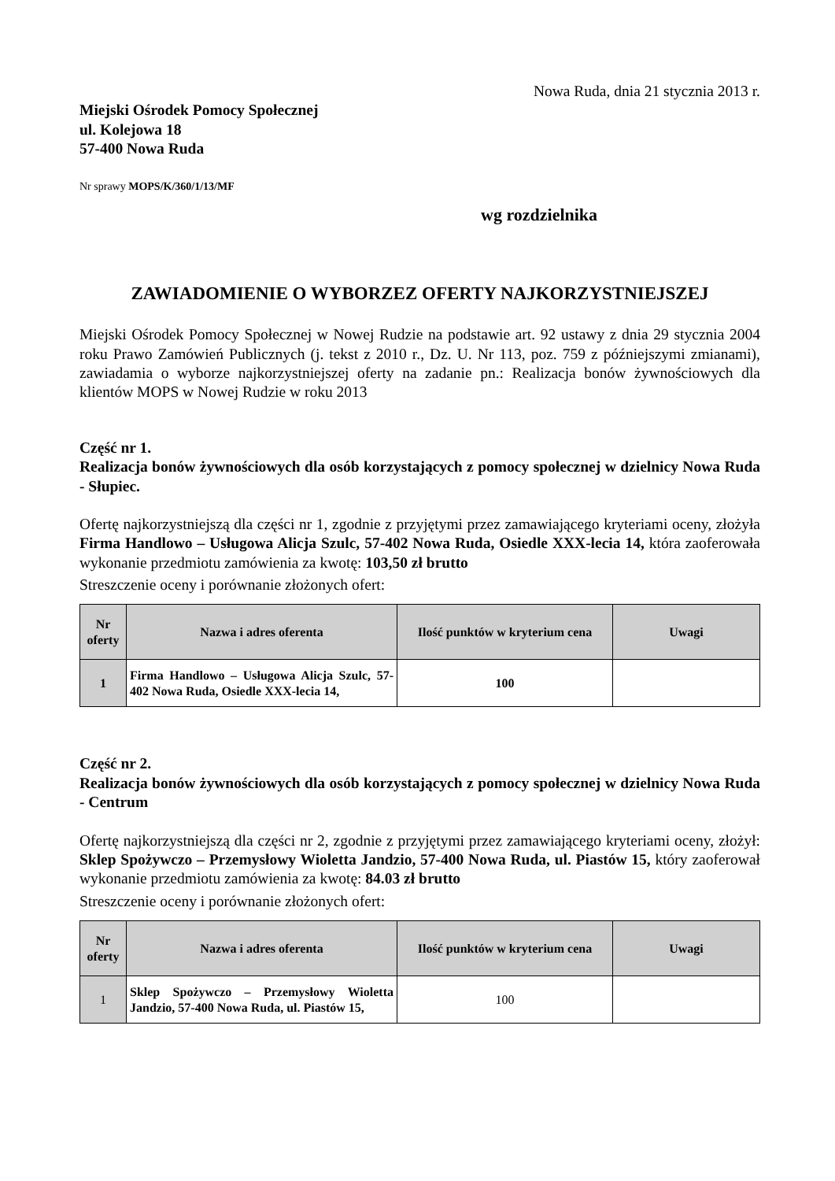Nowa Ruda, dnia 21 stycznia 2013 r.
Miejski Ośrodek Pomocy Społecznej
ul. Kolejowa 18
57-400 Nowa Ruda
Nr sprawy MOPS/K/360/1/13/MF
wg rozdzielnika
ZAWIADOMIENIE O WYBORZEZ OFERTY NAJKORZYSTNIEJSZEJ
Miejski Ośrodek Pomocy Społecznej w Nowej Rudzie na podstawie art. 92 ustawy z dnia 29 stycznia 2004 roku Prawo Zamówień Publicznych (j. tekst z 2010 r., Dz. U. Nr 113, poz. 759 z późniejszymi zmianami), zawiadamia o wyborze najkorzystniejszej oferty na zadanie pn.: Realizacja bonów żywnościowych dla klientów MOPS w Nowej Rudzie w roku 2013
Część nr 1.
Realizacja bonów żywnościowych dla osób korzystających z pomocy społecznej w dzielnicy Nowa Ruda - Słupiec.
Ofertę najkorzystniejszą dla części nr 1, zgodnie z przyjętymi przez zamawiającego kryteriami oceny, złożyła Firma Handlowo – Usługowa Alicja Szulc, 57-402 Nowa Ruda, Osiedle XXX-lecia 14, która zaoferowała wykonanie przedmiotu zamówienia za kwotę: 103,50 zł brutto
Streszczenie oceny i porównanie złożonych ofert:
| Nr oferty | Nazwa i adres oferenta | Ilość punktów w kryterium cena | Uwagi |
| --- | --- | --- | --- |
| 1 | Firma Handlowo – Usługowa Alicja Szulc, 57-402 Nowa Ruda, Osiedle XXX-lecia 14, | 100 | |
Część nr 2.
Realizacja bonów żywnościowych dla osób korzystających z pomocy społecznej w dzielnicy Nowa Ruda - Centrum
Ofertę najkorzystniejszą dla części nr 2, zgodnie z przyjętymi przez zamawiającego kryteriami oceny, złożył: Sklep Spożywczo – Przemysłowy Wioletta Jandzio, 57-400 Nowa Ruda, ul. Piastów 15, który zaoferował wykonanie przedmiotu zamówienia za kwotę: 84.03 zł brutto
Streszczenie oceny i porównanie złożonych ofert:
| Nr oferty | Nazwa i adres oferenta | Ilość punktów w kryterium cena | Uwagi |
| --- | --- | --- | --- |
| 1 | Sklep Spożywczo – Przemysłowy Wioletta Jandzio, 57-400 Nowa Ruda, ul. Piastów 15, | 100 | |